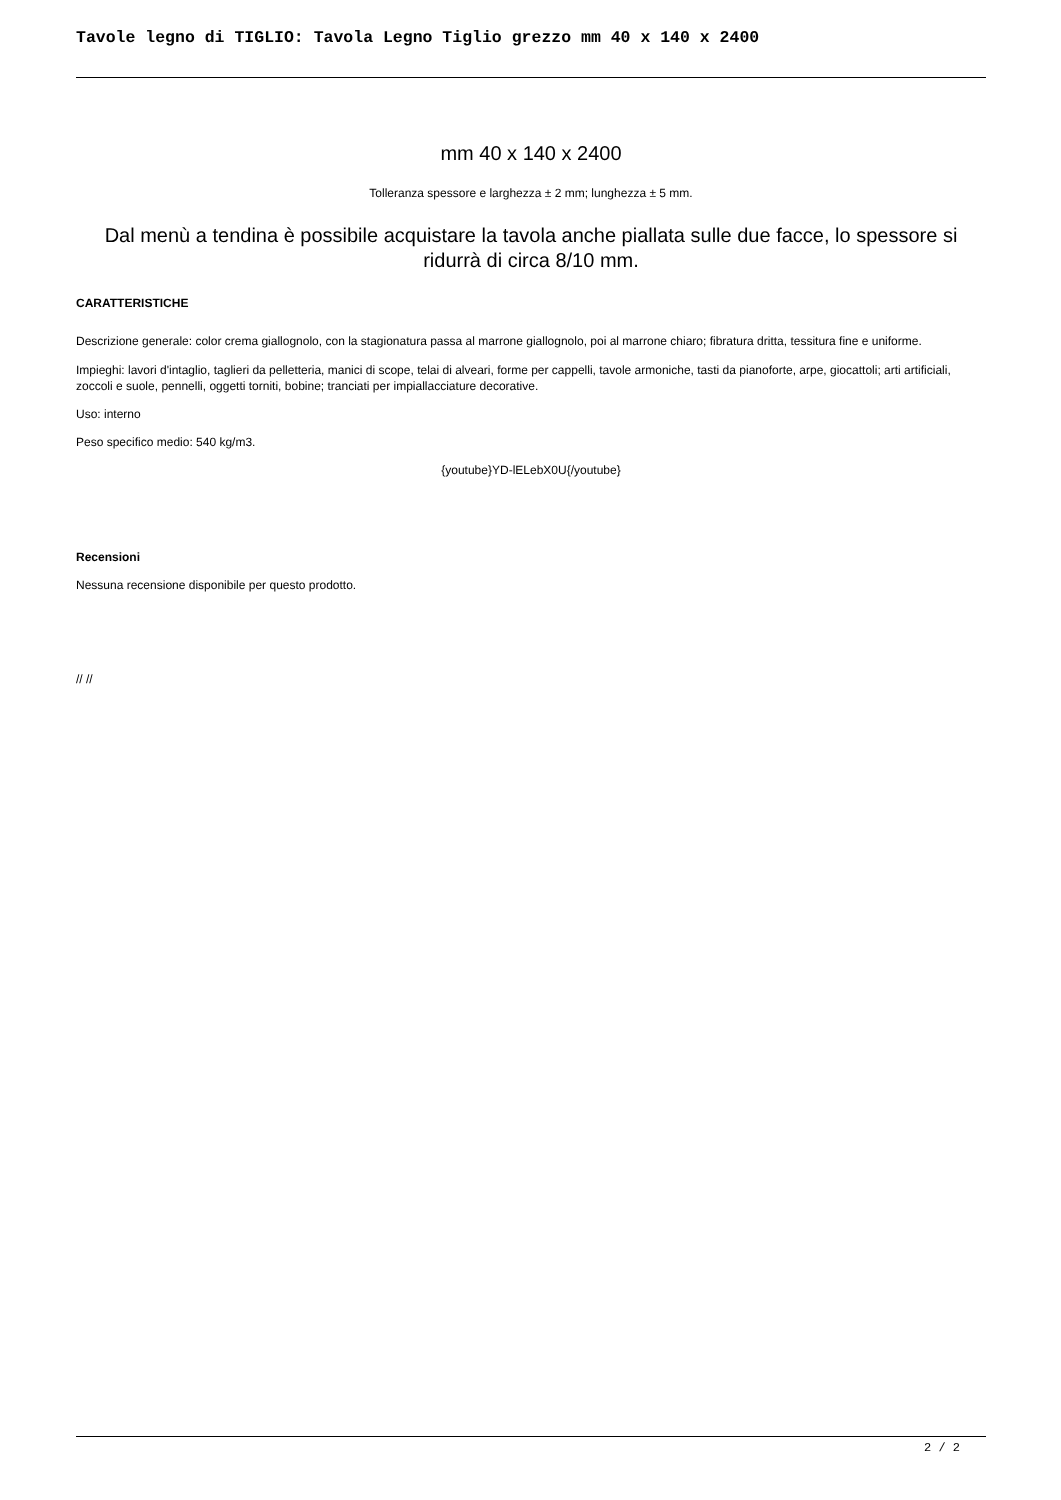Tavole legno di TIGLIO: Tavola Legno Tiglio grezzo mm 40 x 140 x 2400
mm 40 x 140 x 2400
Tolleranza spessore e larghezza ± 2 mm; lunghezza ± 5 mm.
Dal menù a tendina è possibile acquistare la tavola anche piallata sulle due facce, lo spessore si ridurrà di circa 8/10 mm.
CARATTERISTICHE
Descrizione generale: color crema giallognolo, con la stagionatura passa al marrone giallognolo, poi al marrone chiaro; fibratura dritta, tessitura fine e uniforme.
Impieghi: lavori d'intaglio, taglieri da pelletteria, manici di scope, telai di alveari, forme per cappelli, tavole armoniche, tasti da pianoforte, arpe, giocattoli; arti artificiali, zoccoli e suole, pennelli, oggetti torniti, bobine; tranciati per impiallacciature decorative.
Uso: interno
Peso specifico medio: 540 kg/m3.
{youtube}YD-lELebX0U{/youtube}
Recensioni
Nessuna recensione disponibile per questo prodotto.
// //
2 / 2